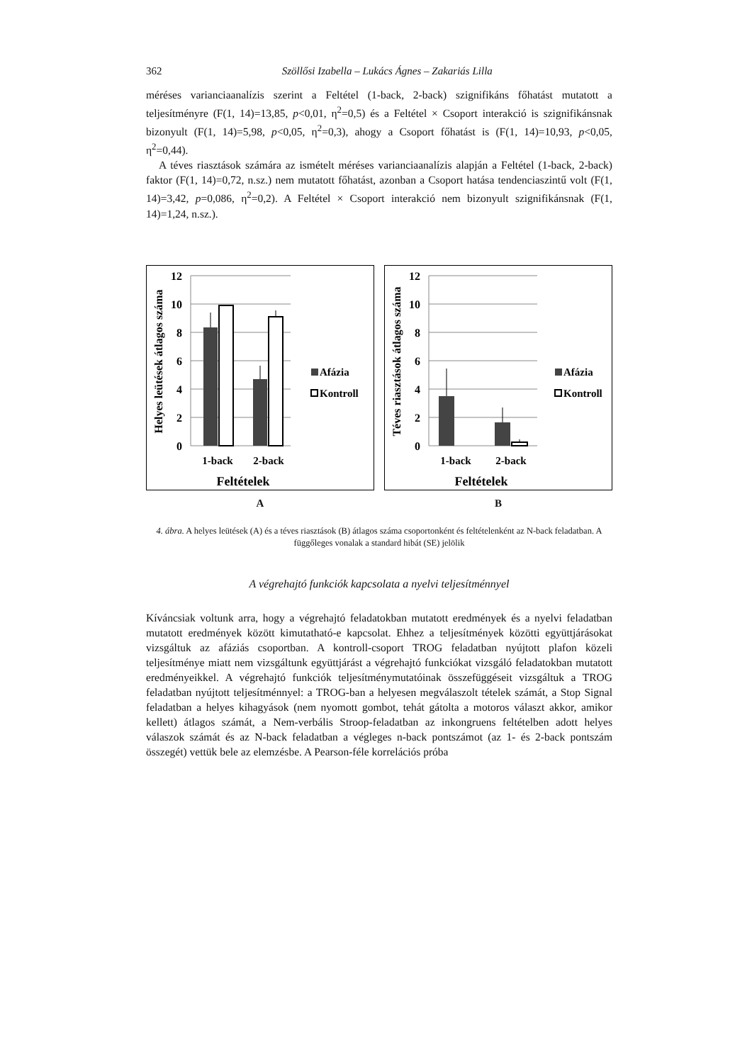362 Szöllősi Izabella – Lukács Ágnes – Zakariás Lilla
méréses varianciaanalízis szerint a Feltétel (1-back, 2-back) szignifikáns főhatást mutatott a teljesítményre (F(1, 14)=13,85, p<0,01, η<sup>2</sup>=0,5) és a Feltétel × Csoport interakció is szignifikánsnak bizonyult (F(1, 14)=5,98, p<0,05, η<sup>2</sup>=0,3), ahogy a Csoport főhatást is (F(1, 14)=10,93, p<0,05, η<sup>2</sup>=0,44).
A téves riasztások számára az ismételt méréses varianciaanalízis alapján a Feltétel (1-back, 2-back) faktor (F(1, 14)=0,72, n.sz.) nem mutatott főhatást, azonban a Csoport hatása tendenciaszintű volt (F(1, 14)=3,42, p=0,086, η<sup>2</sup>=0,2). A Feltétel × Csoport interakció nem bizonyult szignifikánsnak (F(1, 14)=1,24, n.sz.).
12
10
8
6
4
2
0
Afázia
Kontroll
1-back
2-back
Feltételek
Helyes leütések átlagos száma
A
12
10
8
6
4
2
0
Afázia
Kontroll
1-back
2-back
Feltételek
Téves riasztások átlagos száma
B
4. ábra. A helyes leütések (A) és a téves riasztások (B) átlagos száma csoportonként és feltételenként az N-back feladatban. A függőleges vonalak a standard hibát (SE) jelölik
A végrehajtó funkciók kapcsolata a nyelvi teljesítménnyel
Kíváncsiak voltunk arra, hogy a végrehajtó feladatokban mutatott eredmények és a nyelvi feladatban mutatott eredmények között kimutatható-e kapcsolat. Ehhez a teljesítmények közötti együttjárásokat vizsgáltuk az afáziás csoportban. A kontroll-csoport TROG feladatban nyújtott plafon közeli teljesítménye miatt nem vizsgáltunk együttjárást a végrehajtó funkciókat vizsgáló feladatokban mutatott eredményeikkel. A végrehajtó funkciók teljesítménymutatóinak összefüggéseit vizsgáltuk a TROG feladatban nyújtott teljesítménnyel: a TROG-ban a helyesen megválaszolt tételek számát, a Stop Signal feladatban a helyes kihagyások (nem nyomott gombot, tehát gátolta a motoros választ akkor, amikor kellett) átlagos számát, a Nem-verbális Stroop-feladatban az inkongruens feltételben adott helyes válaszok számát és az N-back feladatban a végleges n-back pontszámot (az 1- és 2-back pontszám összegét) vettük bele az elemzésbe. A Pearson-féle korrelációs próba